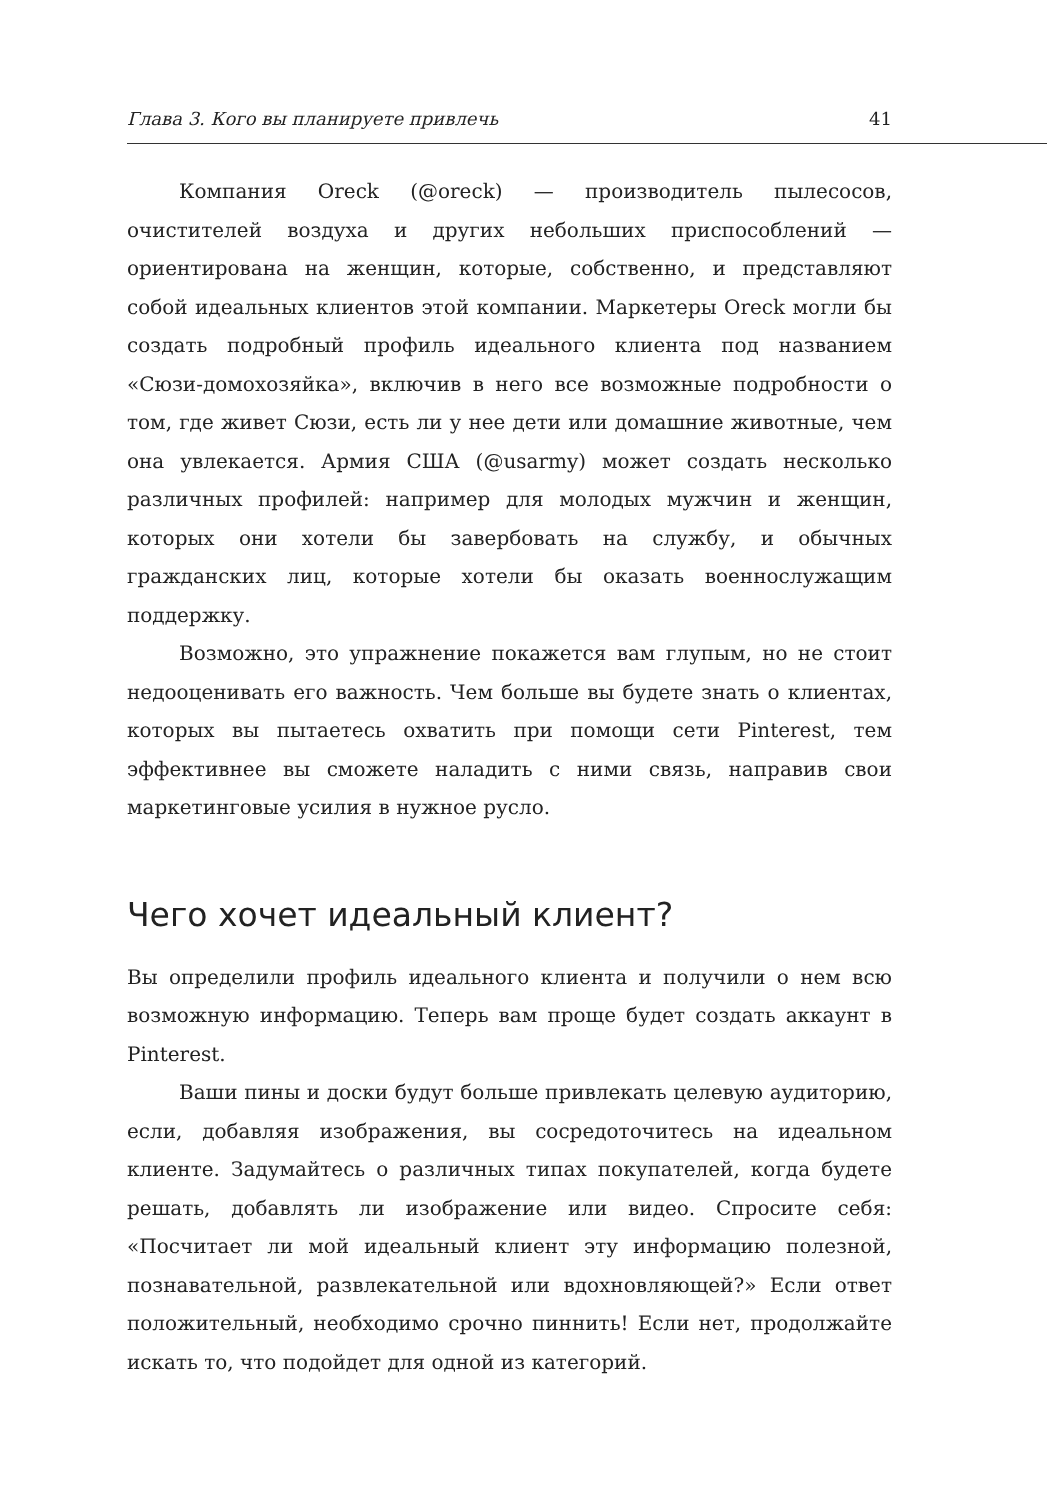Глава 3. Кого вы планируете привлечь 41
Компания Oreck (@oreck) — производитель пылесосов, очистителей воздуха и других небольших приспособлений — ориентирована на женщин, которые, собственно, и представляют собой идеальных клиентов этой компании. Маркетеры Oreck могли бы создать подробный профиль идеального клиента под названием «Сюзи-домохозяйка», включив в него все возможные подробности о том, где живет Сюзи, есть ли у нее дети или домашние животные, чем она увлекается. Армия США (@usarmy) может создать несколько различных профилей: например для молодых мужчин и женщин, которых они хотели бы завербовать на службу, и обычных гражданских лиц, которые хотели бы оказать военнослужащим поддержку.
Возможно, это упражнение покажется вам глупым, но не стоит недооценивать его важность. Чем больше вы будете знать о клиентах, которых вы пытаетесь охватить при помощи сети Pinterest, тем эффективнее вы сможете наладить с ними связь, направив свои маркетинговые усилия в нужное русло.
Чего хочет идеальный клиент?
Вы определили профиль идеального клиента и получили о нем всю возможную информацию. Теперь вам проще будет создать аккаунт в Pinterest.
Ваши пины и доски будут больше привлекать целевую аудиторию, если, добавляя изображения, вы сосредоточитесь на идеальном клиенте. Задумайтесь о различных типах покупателей, когда будете решать, добавлять ли изображение или видео. Спросите себя: «Посчитает ли мой идеальный клиент эту информацию полезной, познавательной, развлекательной или вдохновляющей?» Если ответ положительный, необходимо срочно пиннить! Если нет, продолжайте искать то, что подойдет для одной из категорий.